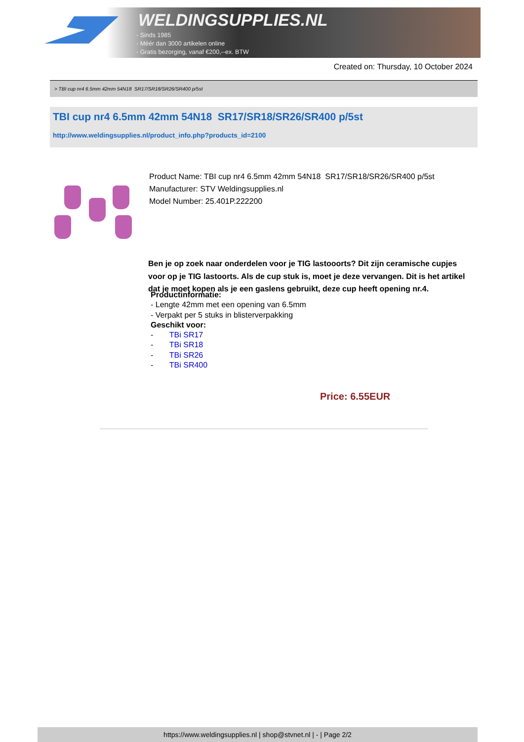WELDINGSUPPLIES.NL
- Sinds 1985
- Méér dan 3000 artikelen online
- Gratis bezorging, vanaf €200,--ex. BTW
Created on: Thursday, 10 October 2024
> TBI cup nr4 6.5mm 42mm 54N18 SR17/SR18/SR26/SR400 p/5st
TBI cup nr4 6.5mm 42mm 54N18 SR17/SR18/SR26/SR400 p/5st
http://www.weldingsupplies.nl/product_info.php?products_id=2100
Product Name: TBI cup nr4 6.5mm 42mm 54N18 SR17/SR18/SR26/SR400 p/5st
Manufacturer: STV Weldingsupplies.nl
Model Number: 25.401P.222200
Ben je op zoek naar onderdelen voor je TIG lastooorts? Dit zijn ceramische cupjes voor op je TIG lastoorts. Als de cup stuk is, moet je deze vervangen. Dit is het artikel dat je moet kopen als je een gaslens gebruikt, deze cup heeft opening nr.4.
Productinformatie:
- Lengte 42mm met een opening van 6.5mm
- Verpakt per 5 stuks in blisterverpakking
Geschikt voor:
- TBi SR17
- TBi SR18
- TBi SR26
- TBi SR400
Price: 6.55EUR
https://www.weldingsupplies.nl | shop@stvnet.nl | - | Page 2/2